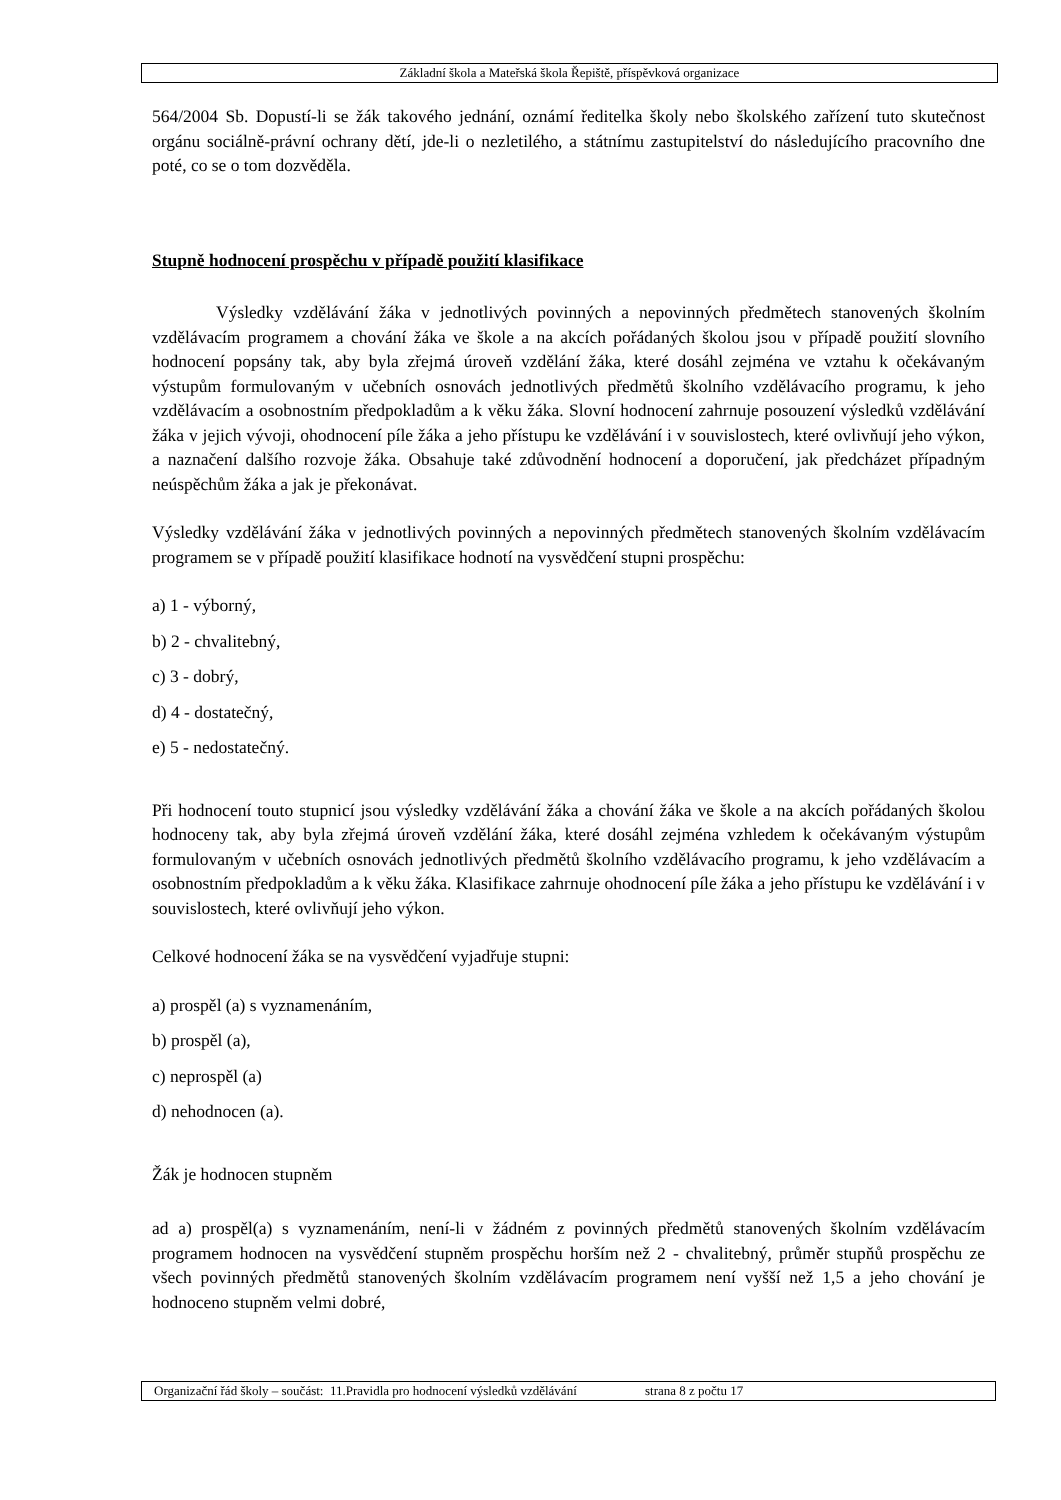Základní škola a Mateřská škola Řepiště, příspěvková organizace
564/2004 Sb. Dopustí-li se žák takového jednání, oznámí ředitelka školy nebo školského zařízení tuto skutečnost orgánu sociálně-právní ochrany dětí, jde-li o nezletilého, a státnímu zastupitelství do následujícího pracovního dne poté, co se o tom dozvěděla.
Stupně hodnocení prospěchu v případě použití klasifikace
Výsledky vzdělávání žáka v jednotlivých povinných a nepovinných předmětech stanovených školním vzdělávacím programem a chování žáka ve škole a na akcích pořádaných školou jsou v případě použití slovního hodnocení popsány tak, aby byla zřejmá úroveň vzdělání žáka, které dosáhl zejména ve vztahu k očekávaným výstupům formulovaným v učebních osnovách jednotlivých předmětů školního vzdělávacího programu, k jeho vzdělávacím a osobnostním předpokladům a k věku žáka. Slovní hodnocení zahrnuje posouzení výsledků vzdělávání žáka v jejich vývoji, ohodnocení píle žáka a jeho přístupu ke vzdělávání i v souvislostech, které ovlivňují jeho výkon, a naznačení dalšího rozvoje žáka. Obsahuje také zdůvodnění hodnocení a doporučení, jak předcházet případným neúspěchům žáka a jak je překonávat.
Výsledky vzdělávání žáka v jednotlivých povinných a nepovinných předmětech stanovených školním vzdělávacím programem se v případě použití klasifikace hodnotí na vysvědčení stupni prospěchu:
a) 1 - výborný,
b) 2 - chvalitebný,
c) 3 - dobrý,
d) 4 - dostatečný,
e) 5 - nedostatečný.
Při hodnocení touto stupnicí jsou výsledky vzdělávání žáka a chování žáka ve škole a na akcích pořádaných školou hodnoceny tak, aby byla zřejmá úroveň vzdělání žáka, které dosáhl zejména vzhledem k očekávaným výstupům formulovaným v učebních osnovách jednotlivých předmětů školního vzdělávacího programu, k jeho vzdělávacím a osobnostním předpokladům a k věku žáka. Klasifikace zahrnuje ohodnocení píle žáka a jeho přístupu ke vzdělávání i v souvislostech, které ovlivňují jeho výkon.
Celkové hodnocení žáka se na vysvědčení vyjadřuje stupni:
a) prospěl (a) s vyznamenáním,
b) prospěl (a),
c) neprospěl (a)
d) nehodnocen (a).
Žák je hodnocen stupněm
ad a) prospěl(a) s vyznamenáním, není-li v žádném z povinných předmětů stanovených školním vzdělávacím programem hodnocen na vysvědčení stupněm prospěchu horším než 2 - chvalitebný, průměr stupňů prospěchu ze všech povinných předmětů stanovených školním vzdělávacím programem není vyšší než 1,5 a jeho chování je hodnoceno stupněm velmi dobré,
Organizační řád školy – součást: 11.Pravidla pro hodnocení výsledků vzdělávání strana 8 z počtu 17